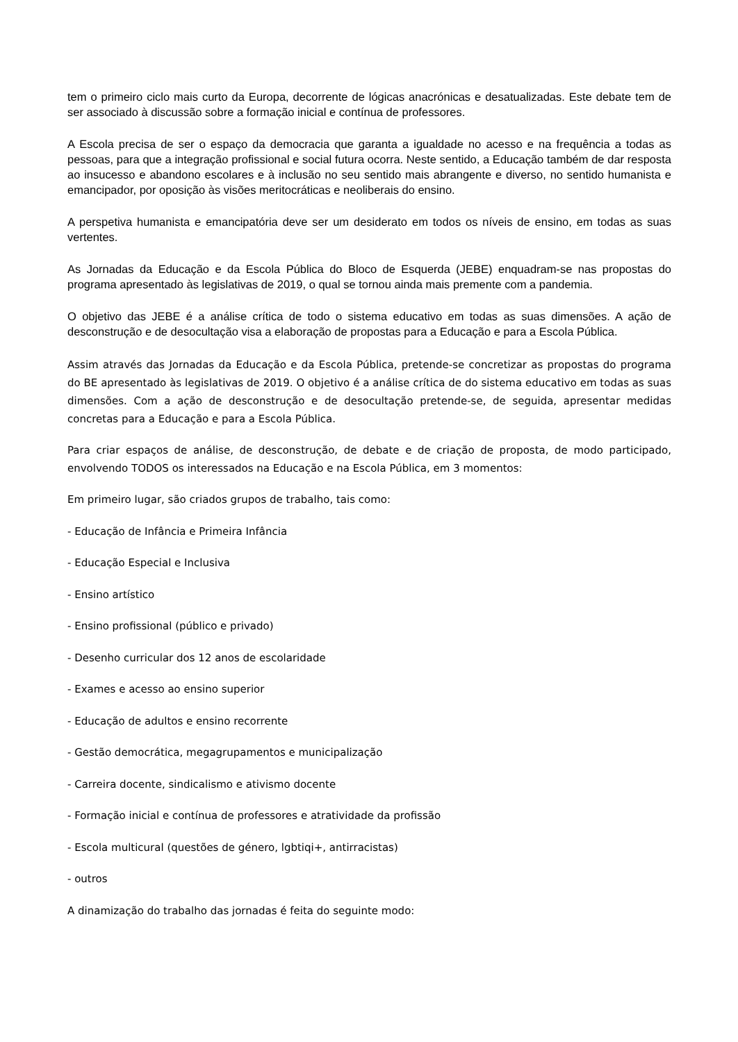tem o primeiro ciclo mais curto da Europa, decorrente de lógicas anacrónicas e desatualizadas. Este debate tem de ser associado à discussão sobre a formação inicial e contínua de professores.
A Escola precisa de ser o espaço da democracia que garanta a igualdade no acesso e na frequência a todas as pessoas, para que a integração profissional e social futura ocorra. Neste sentido, a Educação também de dar resposta ao insucesso e abandono escolares e à inclusão no seu sentido mais abrangente e diverso, no sentido humanista e emancipador, por oposição às visões meritocráticas e neoliberais do ensino.
A perspetiva humanista e emancipatória deve ser um desiderato em todos os níveis de ensino, em todas as suas vertentes.
As Jornadas da Educação e da Escola Pública do Bloco de Esquerda (JEBE) enquadram-se nas propostas do programa apresentado às legislativas de 2019, o qual se tornou ainda mais premente com a pandemia.
O objetivo das JEBE é a análise crítica de todo o sistema educativo em todas as suas dimensões. A ação de desconstrução e de desocultação visa a elaboração de propostas para a Educação e para a Escola Pública.
Assim através das Jornadas da Educação e da Escola Pública, pretende-se concretizar as propostas do programa do BE apresentado às legislativas de 2019. O objetivo é a análise crítica de do sistema educativo em todas as suas dimensões. Com a ação de desconstrução e de desocultação pretende-se, de seguida, apresentar medidas concretas para a Educação e para a Escola Pública.
Para criar espaços de análise, de desconstrução, de debate e de criação de proposta, de modo participado, envolvendo TODOS os interessados na Educação e na Escola Pública, em 3 momentos:
Em primeiro lugar, são criados grupos de trabalho, tais como:
- Educação de Infância e Primeira Infância
- Educação Especial e Inclusiva
- Ensino artístico
- Ensino profissional (público e privado)
- Desenho curricular dos 12 anos de escolaridade
- Exames e acesso ao ensino superior
- Educação de adultos e ensino recorrente
- Gestão democrática, megagrupamentos e municipalização
- Carreira docente, sindicalismo e ativismo docente
- Formação inicial e contínua de professores e atratividade da profissão
- Escola multicural (questões de género, lgbtiqi+, antirracistas)
- outros
A dinamização do trabalho das jornadas é feita do seguinte modo: